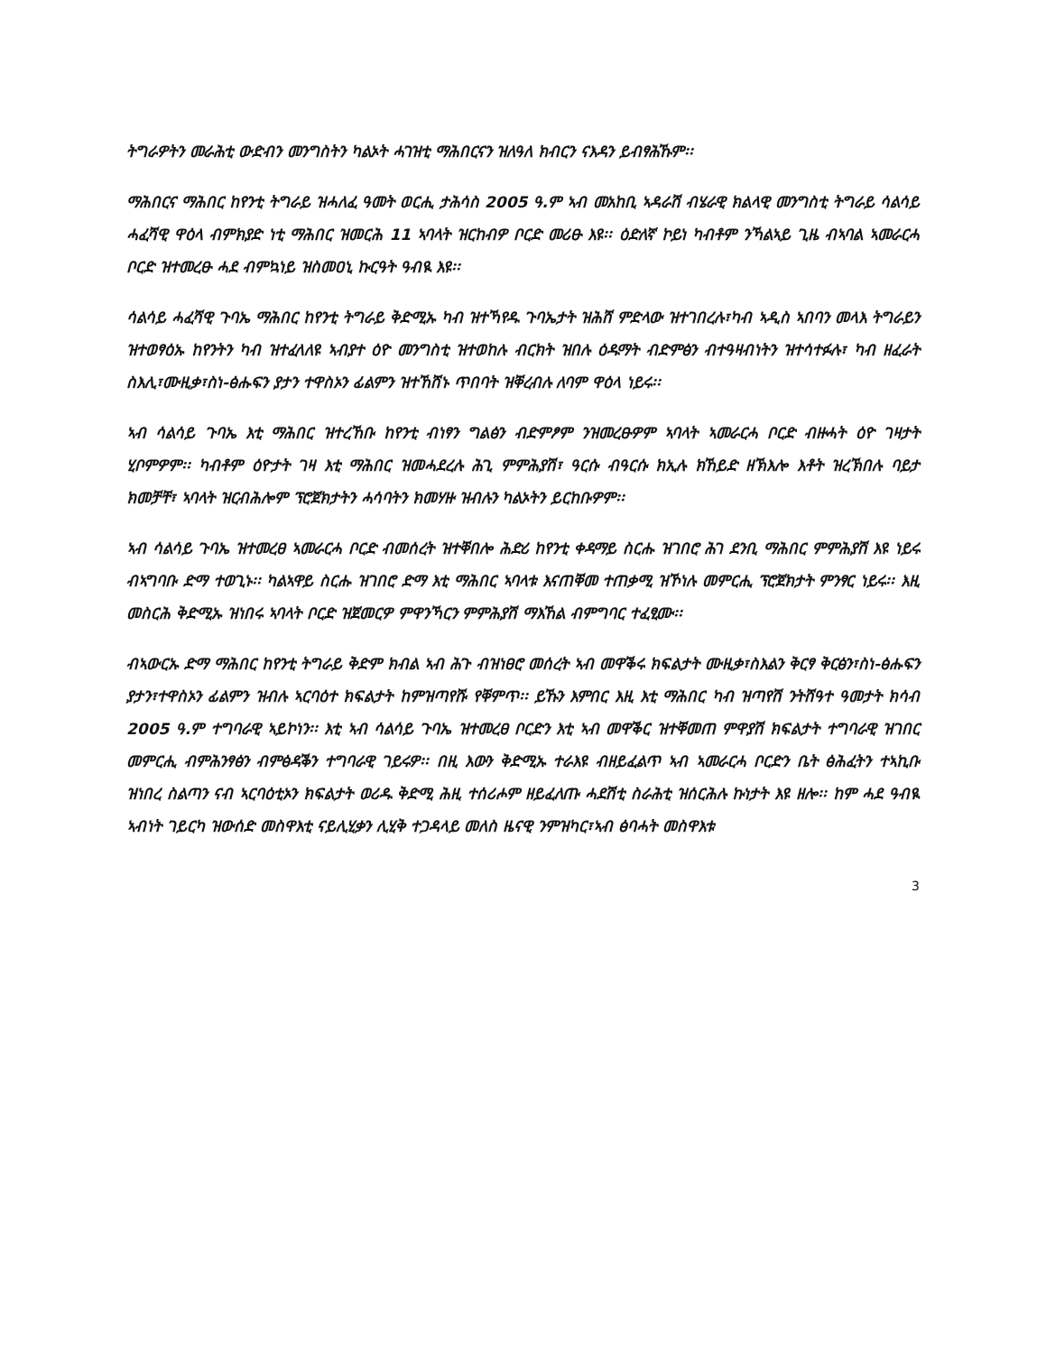ትግራዎትን መራሕቲ ውድብን መንግስትን ካልኦት ሓገዝቲ ማሕበርናን ዝለዓለ ክብርን ናእዳን ይብፃሕኹም፡፡
ማሕበርና ማሕበር ከየንቲ ትግራይ ዝሓለፈ ዓመት ወርሒ ታሕሳስ 2005 ዓ.ም ኣብ መአከቢ ኣዳራሽ ብሄራዊ ክልላዊ መንግስቲ ትግራይ ሳልሳይ ሓፈሻዊ ዋዕላ ብምክያድ ነቲ ማሕበር ዝመርሕ 11 ኣባላት ዝርከብዎ ቦርድ መሪፁ እዩ፡፡ ዕድለኛ ኮይነ ካብቶም ንኻልኣይ ጊዜ ብኣባል ኣመራርሓ ቦርድ ዝተመረፁ ሓደ ብምኳነይ ዝስመዐኒ ኩርዓት ዓብዪ እዩ፡፡
ሳልሳይ ሓፈሻዊ ጉባኤ ማሕበር ከየንቲ ትግራይ ቅድሚኡ ካብ ዝተኻየዱ ጉባኤታት ዝሕሸ ምድላው ዝተገበረሉ፣ካብ ኣዲስ ኣበባን መላእ ትግራይን ዝተወፃዕኡ ከየንትን ካብ ዝተፈላለዩ ኣብያተ ዕዮ መንግስቲ ዝተወከሉ ብርክት ዝበሉ ዕዱማት ብድምፅን ብተዓዛብነትን ዝተሳተፉሉ፣ ካብ ዘፈራት ስእሊ፣ሙዚቃ፣ስነ-ፅሑፍን ያታን ተዋስኦን ፊልምን ዝተኸሸኑ ጥበባት ዝቐረብሉ ለባም ዋዕላ ነይሩ፡፡
ኣብ ሳልሳይ ጉባኤ እቲ ማሕበር ዝተረኸቡ ከየንቲ ብነፃን ግልፅን ብድምፆም ንዝመረፁዎም ኣባላት ኣመራርሓ ቦርድ ብዙሓት ዕዮ ገዛታት ሂቦምዎም፡፡ ካብቶም ዕዮታት ገዛ እቲ ማሕበር ዝመሓደረሉ ሕጊ ምምሕያሽ፣ ዓርሱ ብዓርሱ ክኢሉ ክኸይድ ዘኽእሎ እቶት ዝረኽበሉ ባይታ ክመቻቸ፣ ኣባላት ዝርብሕሎም ፕሮጀክታትን ሓሳባትን ክመሃዙ ዝብሉን ካልኦትን ይርከቡዎም፡፡
ኣብ ሳልሳይ ጉባኤ ዝተመረፀ ኣመራርሓ ቦርድ ብመሰረት ዝተቐበሎ ሕድሪ ከየንቲ ቀዳማይ ስርሑ ዝገበሮ ሕገ ደንቢ ማሕበር ምምሕያሽ እዩ ነይሩ ብኣግባቡ ድማ ተወጊኑ፡፡ ካልኣዋይ ስርሑ ዝገበሮ ድማ እቲ ማሕበር ኣባላቱ እናጠቐመ ተጠቃሚ ዝኾነሉ መምርሒ ፕሮጀክታት ምንፃር ነይሩ፡፡ እዚ መስርሕ ቅድሚኡ ዝነበሩ ኣባላት ቦርድ ዝጀመርዎ ምዋንኻርን ምምሕያሽ ማእኸል ብምግባር ተፈፂሙ፡፡
ብኣውርኡ ድማ ማሕበር ከየንቲ ትግራይ ቅድም ክብል ኣብ ሕጉ ብዝነፀሮ መሰረት ኣብ መዋቕሩ ክፍልታት ሙዚቃ፣ስእልን ቅርፃ ቅርፅን፣ስነ-ፅሑፍን ያታን፣ተዋስኦን ፊልምን ዝብሉ ኣርባዕተ ክፍልታት ከምዝጣየሹ የቐምጥ፡፡ ይኹን እምበር እዚ እቲ ማሕበር ካብ ዝጣየሽ ንትሸዓተ ዓመታት ክሳብ 2005 ዓ.ም ተግባራዊ ኣይኮነን፡፡ እቲ ኣብ ሳልሳይ ጉባኤ ዝተመረፀ ቦርድን እቲ ኣብ መዋቕር ዝተቐመጠ ምዋያሽ ክፍልታት ተግባራዊ ዝገበር መምርሒ ብምሕንፃፅን ብምፅዳቕን ተግባራዊ ገይሩዎ፡፡ በዚ እውን ቅድሚኡ ተራእዩ ብዘይፈልጥ ኣብ ኣመራርሓ ቦርድን ቤት ፅሕፈትን ተኣኪቡ ዝነበረ ስልጣን ናብ ኣርባዕቲኦን ክፍልታት ወሪዱ ቅድሚ ሕዚ ተሰሪሖም ዘይፈለጡ ሓደሽቲ ስራሕቲ ዝሰርሕሉ ኩነታት እዩ ዘሎ፡፡ ከም ሓደ ዓብዪ ኣብነት ገይርካ ዝውሰድ መስዋእቲ ናይሊሂቃን ሊሂቅ ተጋዳላይ መለስ ዜናዊ ንምዝካር፣ኣብ ፅባሓት መስዋእቱ
3